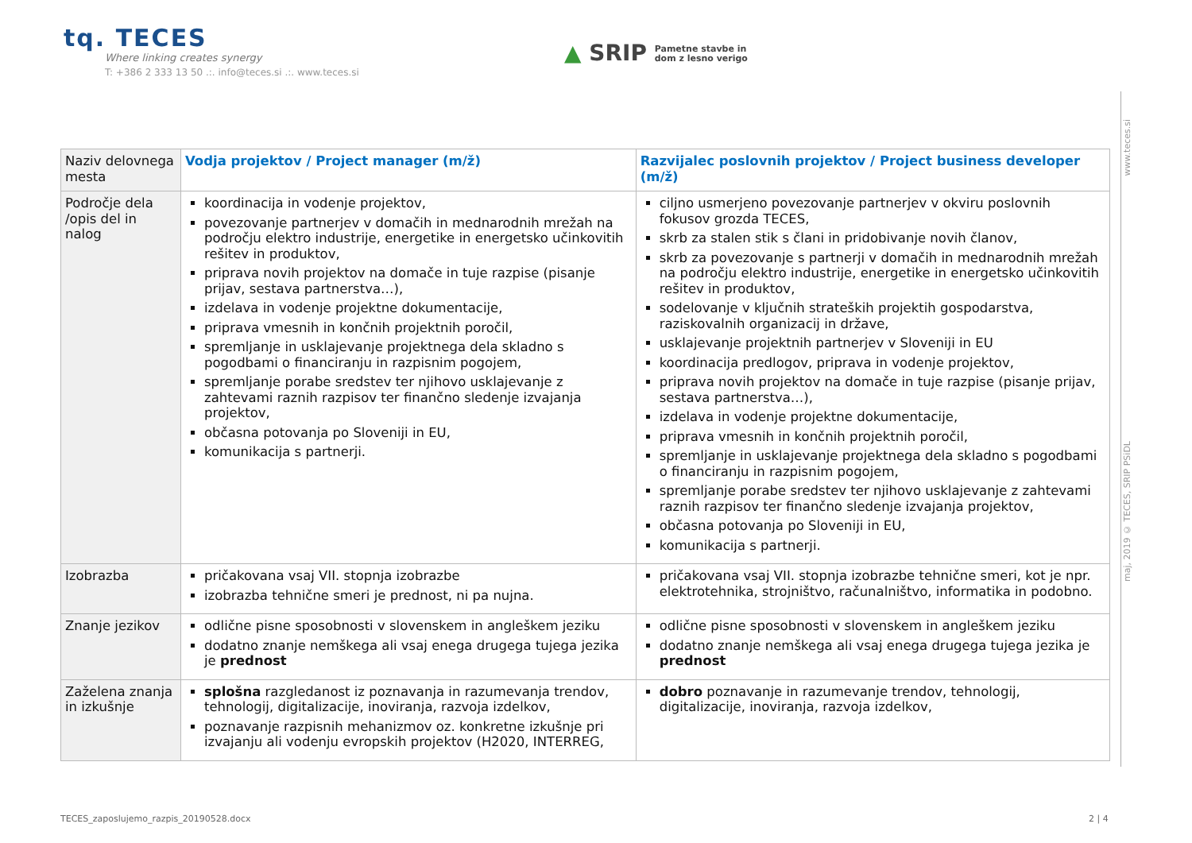tq. TECES
Where linking creates synergy
T: +386 2 333 13 50 .:. info@teces.si .:. www.teces.si
▲ SRIP Pametne stavbe in
dom z lesno verigo
www.teces.si
maj, 2019 © TECES, SRIP PSiDL
| Naziv delovnega mesta | Vodja projektov / Project manager (m/ž) | Razvijalec poslovnih projektov / Project business developer (m/ž) |
| Področje dela /opis del in nalog | koordinacija in vodenje projektov, povezovanje partnerjev v domačih in mednarodnih mrežah na področju elektro industrije, energetike in energetsko učinkovitih rešitev in produktov, priprava novih projektov na domače in tuje razpise (pisanje prijav, sestava partnerstva…), izdelava in vodenje projektne dokumentacije, priprava vmesnih in končnih projektnih poročil, spremljanje in usklajevanje projektnega dela skladno s pogodbami o financiranju in razpisnim pogojem, spremljanje porabe sredstev ter njihovo usklajevanje z zahtevami raznih razpisov ter finančno sledenje izvajanja projektov, občasna potovanja po Sloveniji in EU, komunikacija s partnerji. | ciljno usmerjeno povezovanje partnerjev v okviru poslovnih fokusov grozda TECES, skrb za stalen stik s člani in pridobivanje novih članov, skrb za povezovanje s partnerji v domačih in mednarodnih mrežah na področju elektro industrije, energetike in energetsko učinkovitih rešitev in produktov, sodelovanje v ključnih strateških projektih gospodarstva, raziskovalnih organizacij in države, usklajevanje projektnih partnerjev v Sloveniji in EU koordinacija predlogov, priprava in vodenje projektov, priprava novih projektov na domače in tuje razpise (pisanje prijav, sestava partnerstva…), izdelava in vodenje projektne dokumentacije, priprava vmesnih in končnih projektnih poročil, spremljanje in usklajevanje projektnega dela skladno s pogodbami o financiranju in razpisnim pogojem, spremljanje porabe sredstev ter njihovo usklajevanje z zahtevami raznih razpisov ter finančno sledenje izvajanja projektov, občasna potovanja po Sloveniji in EU, komunikacija s partnerji. |
| Izobrazba | pričakovana vsaj VII. stopnja izobrazbe izobrazba tehnične smeri je prednost, ni pa nujna. | pričakovana vsaj VII. stopnja izobrazbe tehnične smeri, kot je npr. elektrotehnika, strojništvo, računalništvo, informatika in podobno. |
| Znanje jezikov | odlične pisne sposobnosti v slovenskem in angleškem jeziku dodatno znanje nemškega ali vsaj enega drugega tujega jezika je prednost | odlične pisne sposobnosti v slovenskem in angleškem jeziku dodatno znanje nemškega ali vsaj enega drugega tujega jezika je prednost |
| Zaželena znanja in izkušnje | splošna razgledanost iz poznavanja in razumevanja trendov, tehnologij, digitalizacije, inoviranja, razvoja izdelkov, poznavanje razpisnih mehanizmov oz. konkretne izkušnje pri izvajanju ali vodenju evropskih projektov (H2020, INTERREG, | dobro poznavanje in razumevanje trendov, tehnologij, digitalizacije, inoviranja, razvoja izdelkov, |
TECES_zaposlujemo_razpis_20190528.docx
2 | 4